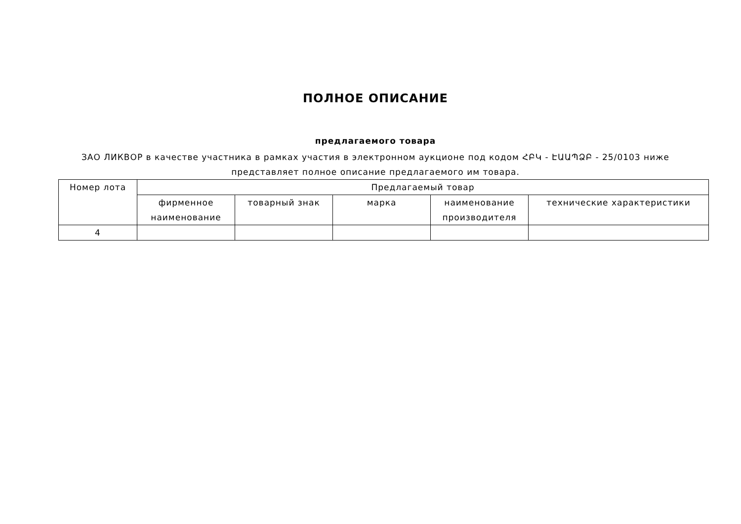ПОЛНОЕ ОПИСАНИЕ
предлагаемого товара
ЗАО ЛИКВОР в качестве участника в рамках участия в электронном аукционе под кодом ՀԲԿ - ԷԱԱՊՁԲ - 25/0103 ниже
представляет полное описание предлагаемого им товара.
| Номер лота | Предлагаемый товар | | | | |
| --- | --- | --- | --- | --- | --- |
| | фирменное наименование | товарный знак | марка | наименование производителя | технические характеристики |
| 4 | | | | | |